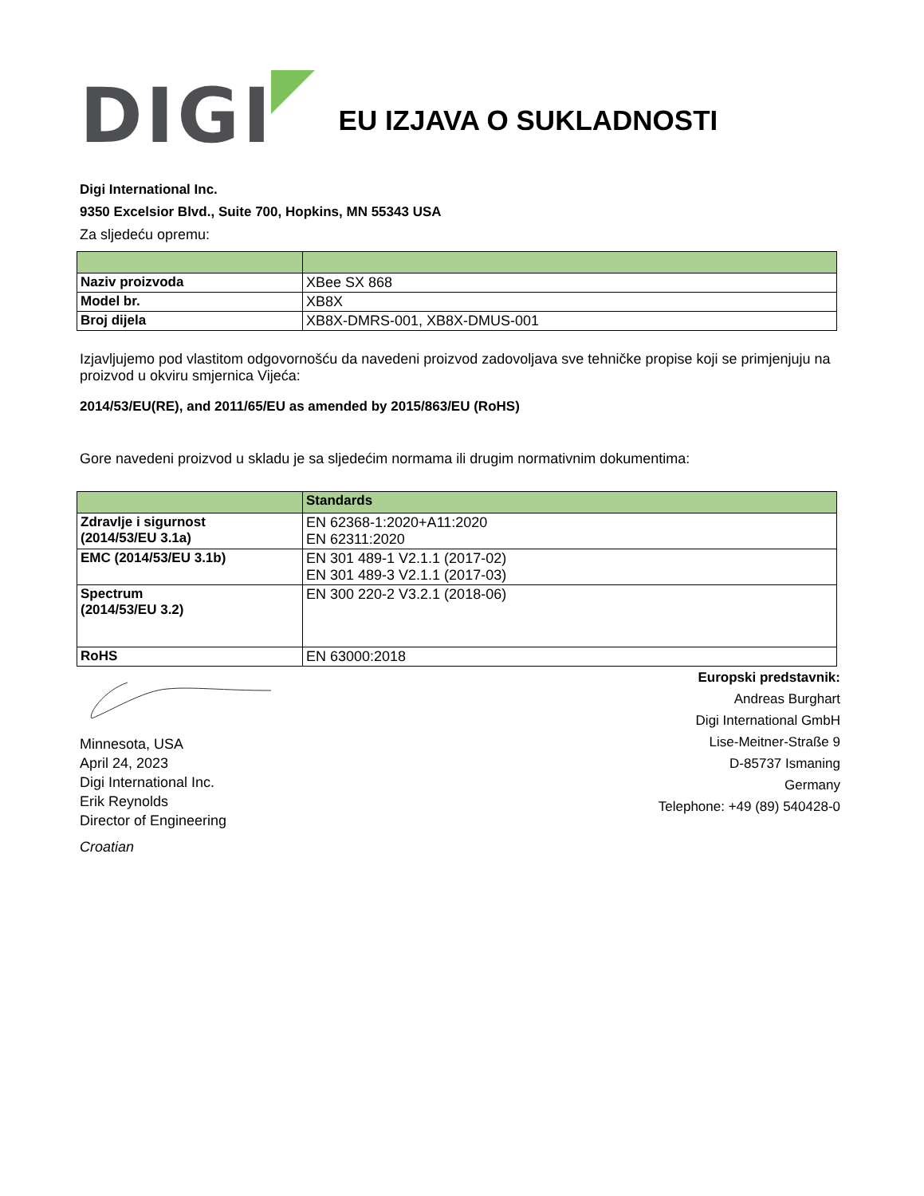DIGI
EU IZJAVA O SUKLADNOSTI
Digi International Inc.
9350 Excelsior Blvd., Suite 700, Hopkins, MN 55343 USA
Za sljedeću opremu:
| Naziv proizvoda | XBee SX 868 |
| Model br. | XB8X |
| Broj dijela | XB8X-DMRS-001, XB8X-DMUS-001 |
Izjavljujemo pod vlastitom odgovornošću da navedeni proizvod zadovoljava sve tehničke propise koji se primjenjuju na proizvod u okviru smjernica Vijeća:
2014/53/EU(RE), and 2011/65/EU as amended by 2015/863/EU (RoHS)
Gore navedeni proizvod u skladu je sa sljedećim normama ili drugim normativnim dokumentima:
| | Standards |
| --- | --- |
| Zdravlje i sigurnost (2014/53/EU 3.1a) | EN 62368-1:2020+A11:2020 EN 62311:2020 |
| EMC (2014/53/EU 3.1b) | EN 301 489-1 V2.1.1 (2017-02) EN 301 489-3 V2.1.1 (2017-03) |
| Spectrum (2014/53/EU 3.2) | EN 300 220-2 V3.2.1 (2018-06) |
| RoHS | EN 63000:2018 |
Minnesota, USA
April 24, 2023
Digi International Inc.
Erik Reynolds
Director of Engineering
Croatian
Europski predstavnik:
Andreas Burghart
Digi International GmbH
Lise-Meitner-Straße 9
D-85737 Ismaning
Germany
Telephone: +49 (89) 540428-0